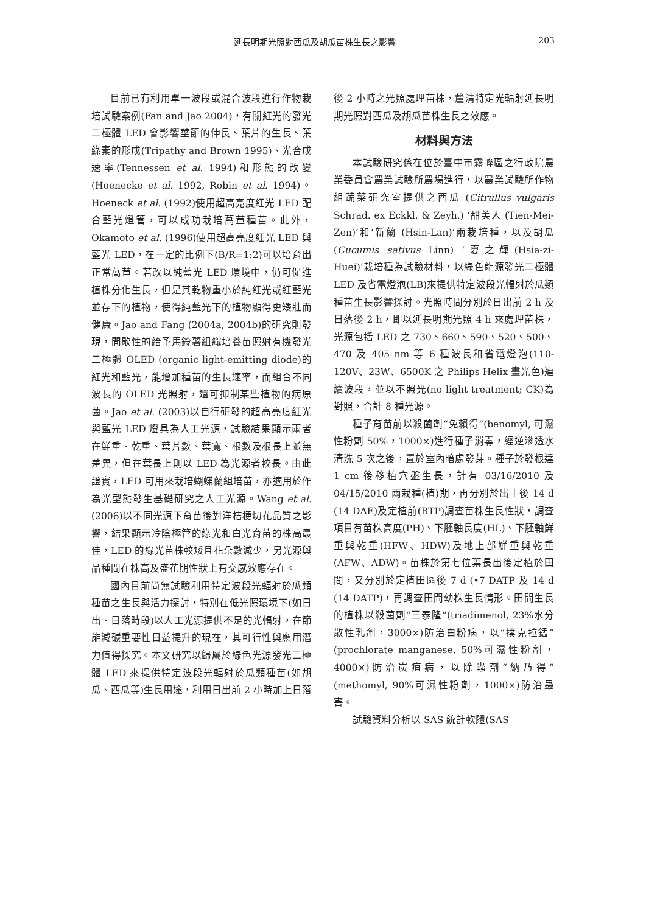延長明期光照對西瓜及胡瓜苗株生長之影響 203
目前已有利用單一波段或混合波段進行作物栽培試驗案例(Fan and Jao 2004)，有關紅光的發光二極體 LED 會影響莖節的伸長、葉片的生長、葉綠素的形成(Tripathy and Brown 1995)、光合成速率(Tennessen et al. 1994)和形態的改變(Hoenecke et al. 1992, Robin et al. 1994)。Hoeneck et al. (1992)使用超高亮度紅光 LED 配合藍光燈管，可以成功栽培萵苣種苗。此外，Okamoto et al. (1996)使用超高亮度紅光 LED 與藍光 LED，在一定的比例下(B/R=1:2)可以培育出正常萵苣。若改以純藍光 LED 環境中，仍可促進植株分化生長，但是其乾物重小於純紅光或紅藍光並存下的植物，使得純藍光下的植物顯得更矮壯而健康。Jao and Fang (2004a, 2004b)的研究則發現，間歇性的給予馬鈴薯組織培養苗照射有機發光二極體 OLED (organic light-emitting diode)的紅光和藍光，能增加種苗的生長速率，而組合不同波長的 OLED 光照射，還可抑制某些植物的病原菌。Jao et al. (2003)以自行研發的超高亮度紅光與藍光 LED 燈具為人工光源，試驗結果顯示兩者在鮮重、乾重、葉片數、葉寬、根數及根長上並無差異，但在葉長上則以 LED 為光源者較長。由此證實，LED 可用來栽培蝴蝶蘭組培苗，亦適用於作為光型態發生基礎研究之人工光源。Wang et al. (2006)以不同光源下育苗後對洋桔梗切花品質之影響，結果顯示冷陰極管的綠光和白光育苗的株高最佳，LED 的綠光苗株較矮且花朵數減少，另光源與品種間在株高及盛花期性狀上有交感效應存在。
國內目前尚無試驗利用特定波段光輻射於瓜類種苗之生長與活力探討，特別在低光照環境下(如日出、日落時段)以人工光源提供不足的光輻射，在節能減碳重要性日益提升的現在，其可行性與應用潛力值得探究。本文研究以歸屬於綠色光源發光二極體 LED 來提供特定波段光輻射於瓜類種苗(如胡瓜、西瓜等)生長用途，利用日出前 2 小時加上日落
後 2 小時之光照處理苗株，釐清特定光輻射延長明期光照對西瓜及胡瓜苗株生長之效應。
材料與方法
本試驗研究係在位於臺中市霧峰區之行政院農業委員會農業試驗所農場進行，以農業試驗所作物組蔬菜研究室提供之西瓜 (Citrullus vulgaris Schrad. ex Eckkl. & Zeyh.) ‘甜美人 (Tien-Mei-Zen)’和‘新蘭 (Hsin-Lan)’兩栽培種，以及胡瓜(Cucumis sativus Linn) ‘夏之輝(Hsia-zi-Huei)’栽培種為試驗材料，以綠色能源發光二極體 LED 及省電燈泡(LB)來提供特定波段光輻射於瓜類種苗生長影響探討。光照時間分別於日出前 2 h 及日落後 2 h，即以延長明期光照 4 h 來處理苗株，光源包括 LED 之 730、660、590、520、500、470 及 405 nm 等 6 種波長和省電燈泡(110-120V、23W、6500K 之 Philips Helix 畫光色)連續波段，並以不照光(no light treatment; CK)為對照，合計 8 種光源。
種子育苗前以殺菌劑“免賴得”(benomyl, 可濕性粉劑 50%，1000×)進行種子消毒，經逆滲透水清洗 5 次之後，置於室內暗處發芽。種子於發根達 1 cm 後移植穴盤生長，計有 03/16/2010 及 04/15/2010 兩栽種(植)期，再分別於出土後 14 d (14 DAE)及定植前(BTP)調查苗株生長性狀，調查項目有苗株高度(PH)、下胚軸長度(HL)、下胚軸鮮重與乾重(HFW、HDW)及地上部鮮重與乾重(AFW、ADW)。苗株於第七位葉長出後定植於田間，又分別於定植田區後 7 d (•7 DATP 及 14 d (14 DATP)，再調查田間幼株生長情形。田間生長的植株以殺菌劑“三泰隆”(triadimenol, 23%水分散性乳劑，3000×)防治白粉病，以“撲克拉錳”(prochlorate manganese, 50%可濕性粉劑，4000×)防治炭疽病，以除蟲劑“納乃得”(methomyl, 90%可濕性粉劑，1000×)防治蟲害。
試驗資料分析以 SAS 統計軟體(SAS